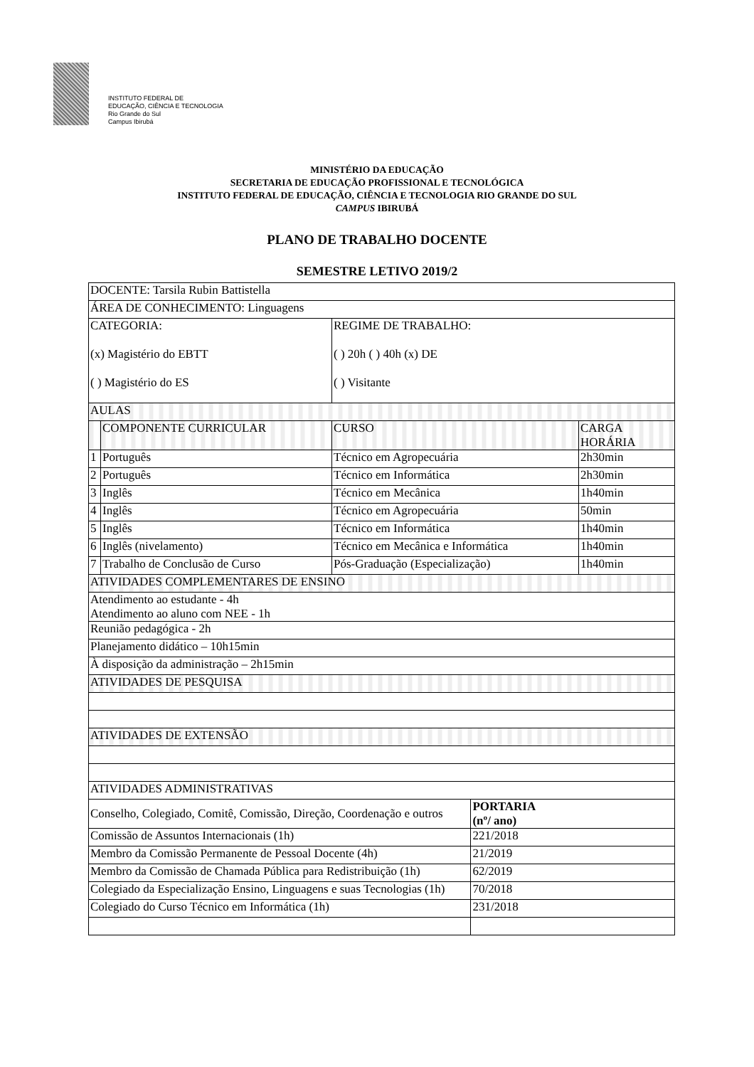INSTITUTO FEDERAL DE
EDUCAÇÃO, CIÊNCIA E TECNOLOGIA
Rio Grande do Sul
Campus Ibirubá
MINISTÉRIO DA EDUCAÇÃO
SECRETARIA DE EDUCAÇÃO PROFISSIONAL E TECNOLÓGICA
INSTITUTO FEDERAL DE EDUCAÇÃO, CIÊNCIA E TECNOLOGIA RIO GRANDE DO SUL
CAMPUS IBIRUBÁ
PLANO DE TRABALHO DOCENTE
SEMESTRE LETIVO 2019/2
| DOCENTE: Tarsila Rubin Battistella | | | | |
| ÁREA DE CONHECIMENTO: Linguagens | | | | |
| CATEGORIA: (x) Magistério do EBTT ( ) Magistério do ES | | REGIME DE TRABALHO: ( ) 20h ( ) 40h (x) DE ( ) Visitante | | |
| AULAS | | | | |
| | COMPONENTE CURRICULAR | CURSO | | CARGA HORÁRIA |
| 1 | Português | Técnico em Agropecuária | | 2h30min |
| 2 | Português | Técnico em Informática | | 2h30min |
| 3 | Inglês | Técnico em Mecânica | | 1h40min |
| 4 | Inglês | Técnico em Agropecuária | | 50min |
| 5 | Inglês | Técnico em Informática | | 1h40min |
| 6 | Inglês (nivelamento) | Técnico em Mecânica e Informática | | 1h40min |
| 7 | Trabalho de Conclusão de Curso | Pós-Graduação (Especialização) | | 1h40min |
| ATIVIDADES COMPLEMENTARES DE ENSINO | | | | |
| Atendimento ao estudante - 4h Atendimento ao aluno com NEE - 1h | | | | |
| Reunião pedagógica - 2h | | | | |
| Planejamento didático – 10h15min | | | | |
| À disposição da administração – 2h15min | | | | |
| ATIVIDADES DE PESQUISA | | | | |
| ATIVIDADES DE EXTENSÃO | | | | |
| ATIVIDADES ADMINISTRATIVAS | | | | |
| Conselho, Colegiado, Comitê, Comissão, Direção, Coordenação e outros | | | PORTARIA (nº/ ano) | |
| Comissão de Assuntos Internacionais (1h) | | | 221/2018 | |
| Membro da Comissão Permanente de Pessoal Docente (4h) | | | 21/2019 | |
| Membro da Comissão de Chamada Pública para Redistribuição (1h) | | | 62/2019 | |
| Colegiado da Especialização Ensino, Linguagens e suas Tecnologias (1h) | | | 70/2018 | |
| Colegiado do Curso Técnico em Informática (1h) | | | 231/2018 | |